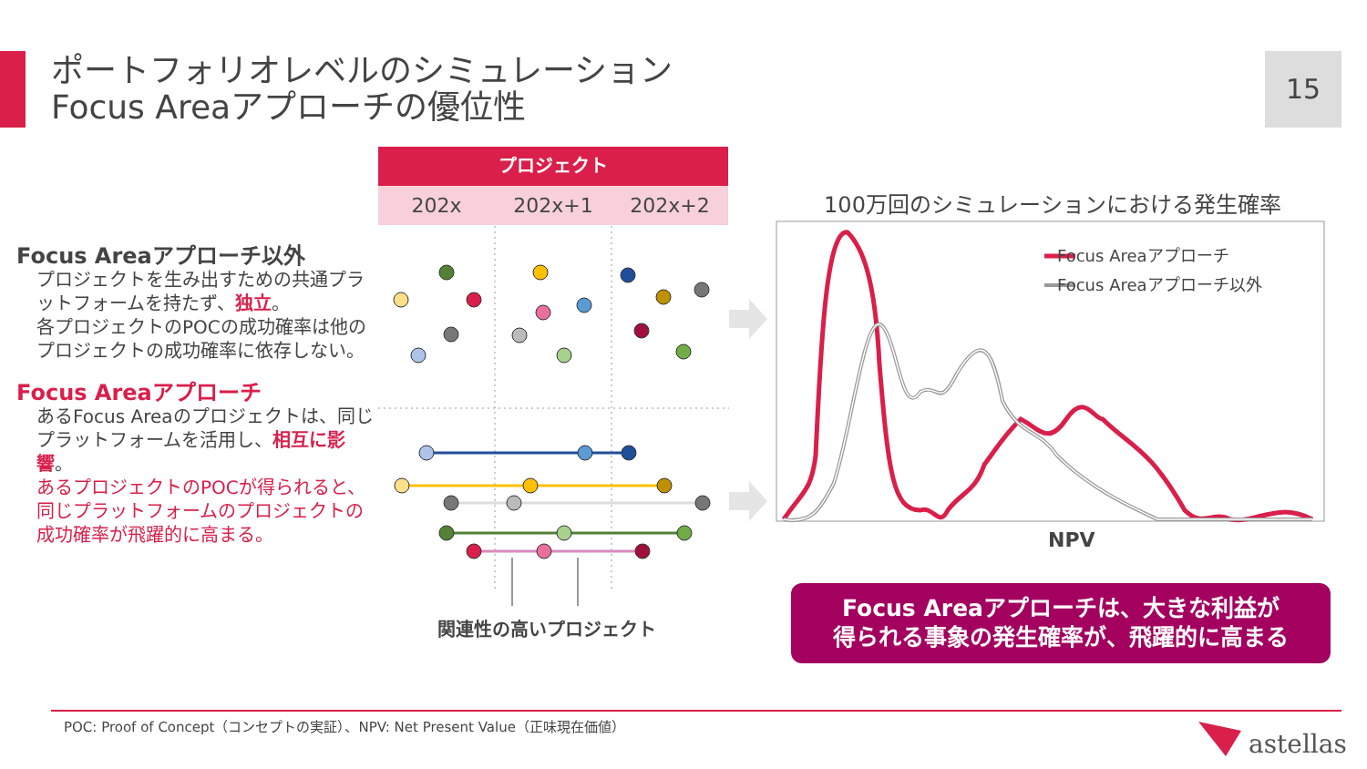ポートフォリオレベルのシミュレーション
Focus Areaアプローチの優位性
15
Focus Areaアプローチ以外
プロジェクトを生み出すための共通プラットフォームを持たず、独立。
各プロジェクトのPOCの成功確率は他のプロジェクトの成功確率に依存しない。
Focus Areaアプローチ
あるFocus Areaのプロジェクトは、同じプラットフォームを活用し、相互に影響。
あるプロジェクトのPOCが得られると、同じプラットフォームのプロジェクトの成功確率が飛躍的に高まる。
プロジェクト
202x 202x+1 202x+2
関連性の高いプロジェクト
100万回のシミュレーションにおける発生確率
Focus Areaアプローチ
Focus Areaアプローチ以外
NPV
Focus Areaアプローチは、大きな利益が
得られる事象の発生確率が、飛躍的に高まる
POC: Proof of Concept（コンセプトの実証）、NPV: Net Present Value（正味現在価値）
astellas